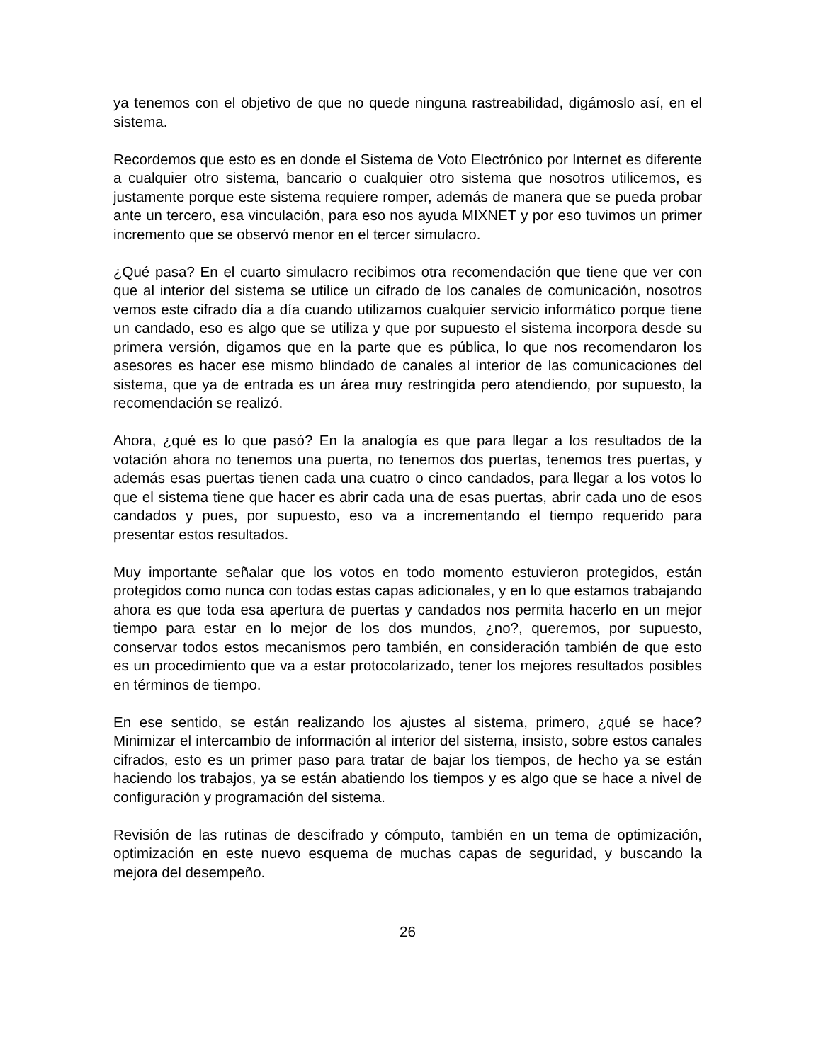ya tenemos con el objetivo de que no quede ninguna rastreabilidad, digámoslo así, en el sistema.
Recordemos que esto es en donde el Sistema de Voto Electrónico por Internet es diferente a cualquier otro sistema, bancario o cualquier otro sistema que nosotros utilicemos, es justamente porque este sistema requiere romper, además de manera que se pueda probar ante un tercero, esa vinculación, para eso nos ayuda MIXNET y por eso tuvimos un primer incremento que se observó menor en el tercer simulacro.
¿Qué pasa? En el cuarto simulacro recibimos otra recomendación que tiene que ver con que al interior del sistema se utilice un cifrado de los canales de comunicación, nosotros vemos este cifrado día a día cuando utilizamos cualquier servicio informático porque tiene un candado, eso es algo que se utiliza y que por supuesto el sistema incorpora desde su primera versión, digamos que en la parte que es pública, lo que nos recomendaron los asesores es hacer ese mismo blindado de canales al interior de las comunicaciones del sistema, que ya de entrada es un área muy restringida pero atendiendo, por supuesto, la recomendación se realizó.
Ahora, ¿qué es lo que pasó? En la analogía es que para llegar a los resultados de la votación ahora no tenemos una puerta, no tenemos dos puertas, tenemos tres puertas, y además esas puertas tienen cada una cuatro o cinco candados, para llegar a los votos lo que el sistema tiene que hacer es abrir cada una de esas puertas, abrir cada uno de esos candados y pues, por supuesto, eso va a incrementando el tiempo requerido para presentar estos resultados.
Muy importante señalar que los votos en todo momento estuvieron protegidos, están protegidos como nunca con todas estas capas adicionales, y en lo que estamos trabajando ahora es que toda esa apertura de puertas y candados nos permita hacerlo en un mejor tiempo para estar en lo mejor de los dos mundos, ¿no?, queremos, por supuesto, conservar todos estos mecanismos pero también, en consideración también de que esto es un procedimiento que va a estar protocolarizado, tener los mejores resultados posibles en términos de tiempo.
En ese sentido, se están realizando los ajustes al sistema, primero, ¿qué se hace? Minimizar el intercambio de información al interior del sistema, insisto, sobre estos canales cifrados, esto es un primer paso para tratar de bajar los tiempos, de hecho ya se están haciendo los trabajos, ya se están abatiendo los tiempos y es algo que se hace a nivel de configuración y programación del sistema.
Revisión de las rutinas de descifrado y cómputo, también en un tema de optimización, optimización en este nuevo esquema de muchas capas de seguridad, y buscando la mejora del desempeño.
26